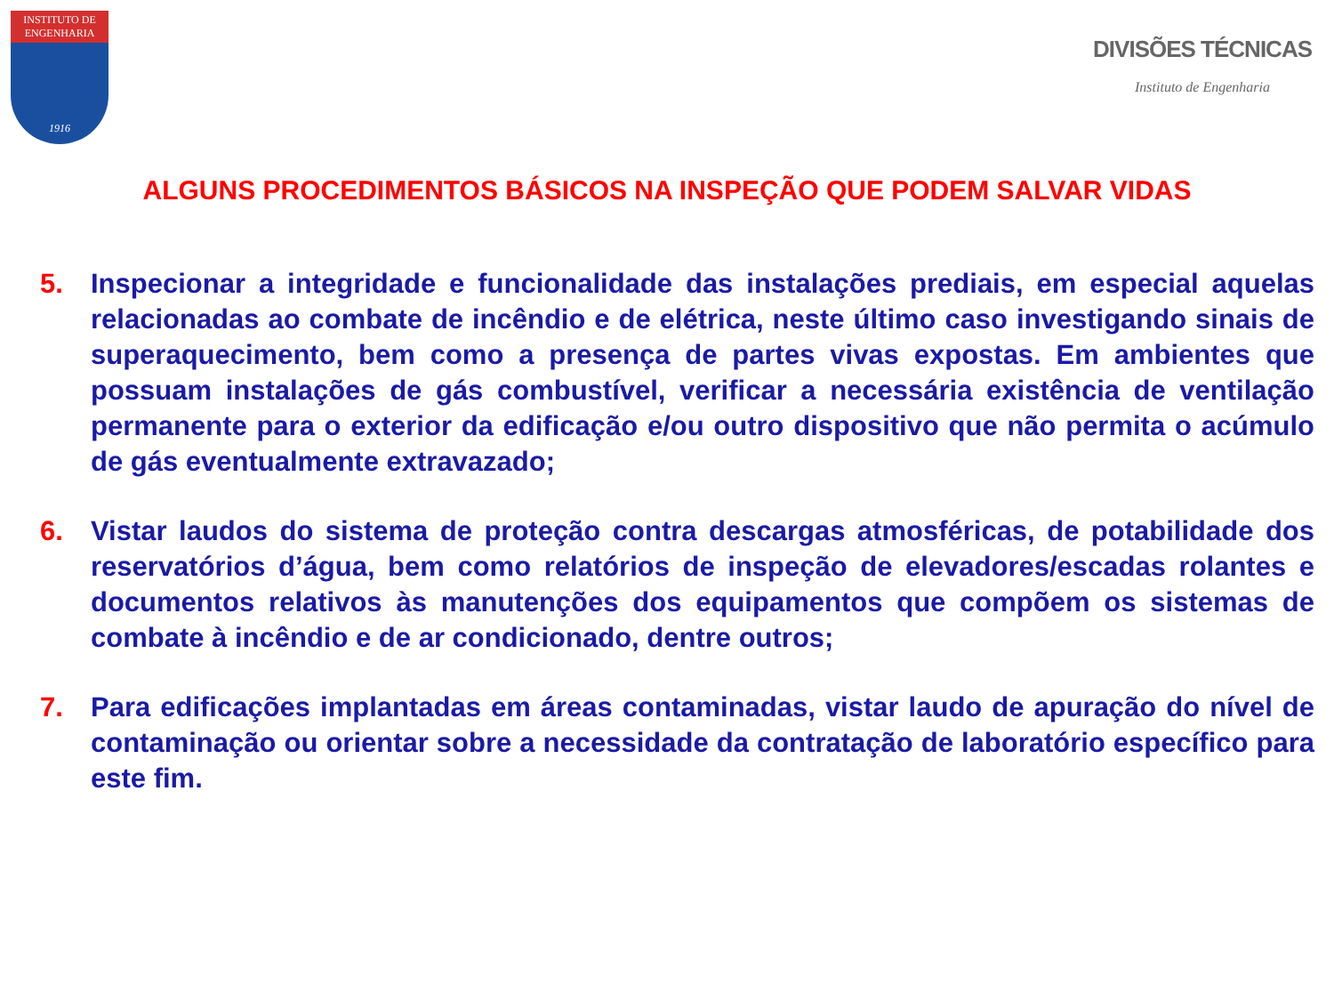INSTITUTO DE ENGENHARIA
1916
DIVISÕES TÉCNICAS
Instituto de Engenharia
ALGUNS PROCEDIMENTOS BÁSICOS NA INSPEÇÃO QUE PODEM SALVAR VIDAS
5. Inspecionar a integridade e funcionalidade das instalações prediais, em especial aquelas relacionadas ao combate de incêndio e de elétrica, neste último caso investigando sinais de superaquecimento, bem como a presença de partes vivas expostas. Em ambientes que possuam instalações de gás combustível, verificar a necessária existência de ventilação permanente para o exterior da edificação e/ou outro dispositivo que não permita o acúmulo de gás eventualmente extravazado;
6. Vistar laudos do sistema de proteção contra descargas atmosféricas, de potabilidade dos reservatórios d’água, bem como relatórios de inspeção de elevadores/escadas rolantes e documentos relativos às manutenções dos equipamentos que compõem os sistemas de combate à incêndio e de ar condicionado, dentre outros;
7. Para edificações implantadas em áreas contaminadas, vistar laudo de apuração do nível de contaminação ou orientar sobre a necessidade da contratação de laboratório específico para este fim.